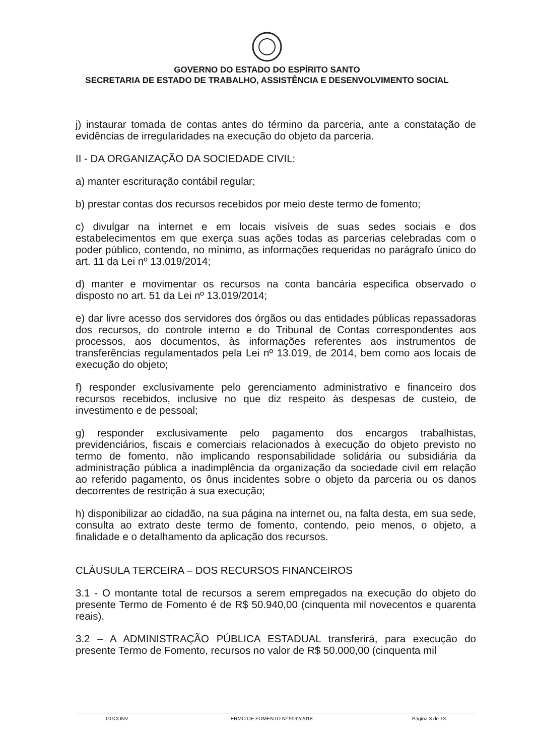GOVERNO DO ESTADO DO ESPÍRITO SANTO
SECRETARIA DE ESTADO DE TRABALHO, ASSISTÊNCIA E DESENVOLVIMENTO SOCIAL
j) instaurar tomada de contas antes do término da parceria, ante a constatação de evidências de irregularidades na execução do objeto da parceria.
II - DA ORGANIZAÇÃO DA SOCIEDADE CIVIL:
a) manter escrituração contábil regular;
b) prestar contas dos recursos recebidos por meio deste termo de fomento;
c) divulgar na internet e em locais visíveis de suas sedes sociais e dos estabelecimentos em que exerça suas ações todas as parcerias celebradas com o poder público, contendo, no mínimo, as informações requeridas no parágrafo único do art. 11 da Lei nº 13.019/2014;
d) manter e movimentar os recursos na conta bancária especifica observado o disposto no art. 51 da Lei nº 13.019/2014;
e) dar livre acesso dos servidores dos órgãos ou das entidades públicas repassadoras dos recursos, do controle interno e do Tribunal de Contas correspondentes aos processos, aos documentos, às informações referentes aos instrumentos de transferências regulamentados pela Lei nº 13.019, de 2014, bem como aos locais de execução do objeto;
f) responder exclusivamente pelo gerenciamento administrativo e financeiro dos recursos recebidos, inclusive no que diz respeito às despesas de custeio, de investimento e de pessoal;
g) responder exclusivamente pelo pagamento dos encargos trabalhistas, previdenciários, fiscais e comerciais relacionados à execução do objeto previsto no termo de fomento, não implicando responsabilidade solidária ou subsidiária da administração pública a inadimplência da organização da sociedade civil em relação ao referido pagamento, os ônus incidentes sobre o objeto da parceria ou os danos decorrentes de restrição à sua execução;
h) disponibilizar ao cidadão, na sua página na internet ou, na falta desta, em sua sede, consulta ao extrato deste termo de fomento, contendo, peio menos, o objeto, a finalidade e o detalhamento da aplicação dos recursos.
CLÁUSULA TERCEIRA – DOS RECURSOS FINANCEIROS
3.1 - O montante total de recursos a serem empregados na execução do objeto do presente Termo de Fomento é de R$ 50.940,00 (cinquenta mil novecentos e quarenta reais).
3.2 – A ADMINISTRAÇÃO PÚBLICA ESTADUAL transferirá, para execução do presente Termo de Fomento, recursos no valor de R$ 50.000,00 (cinquenta mil
GGCONV TERMO DE FOMENTO Nº 9092/2018 Página 3 de 13